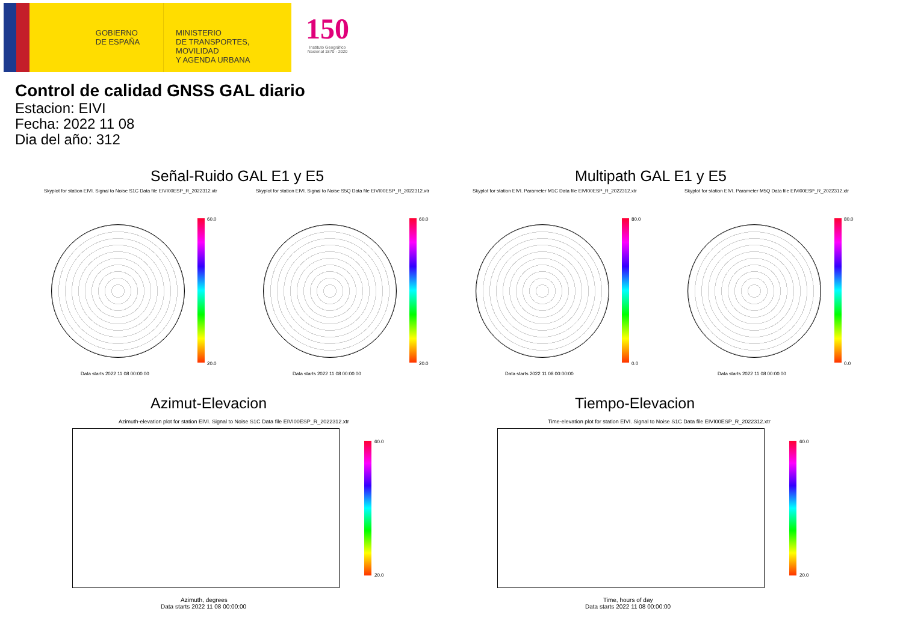GOBIERNO
DE ESPAÑA
MINISTERIO
DE TRANSPORTES, MOVILIDAD
Y AGENDA URBANA
150
Instituto Geográfico
Nacional 1870 - 2020
Control de calidad GNSS GAL diario
Estacion: EIVI
Fecha: 2022 11 08
Dia del año: 312
Señal-Ruido GAL E1 y E5 Multipath GAL E1 y E5
Skyplot for station EIVI. Signal to Noise S1C Data file EIVI00ESP_R_2022312.xtr
60.0
20.0
Data starts 2022 11 08 00:00:00
Skyplot for station EIVI. Signal to Noise S5Q Data file EIVI00ESP_R_2022312.xtr
60.0
20.0
Data starts 2022 11 08 00:00:00
Skyplot for station EIVI. Parameter M1C Data file EIVI00ESP_R_2022312.xtr
80.0
0.0
Data starts 2022 11 08 00:00:00
Skyplot for station EIVI. Parameter M5Q Data file EIVI00ESP_R_2022312.xtr
80.0
0.0
Data starts 2022 11 08 00:00:00
Azimut-Elevacion Tiempo-Elevacion
Azimuth-elevation plot for station EIVI. Signal to Noise S1C Data file EIVI00ESP_R_2022312.xtr
60.0
20.0
Azimuth, degrees
Data starts 2022 11 08 00:00:00
Time-elevation plot for station EIVI. Signal to Noise S1C Data file EIVI00ESP_R_2022312.xtr
60.0
20.0
Time, hours of day
Data starts 2022 11 08 00:00:00